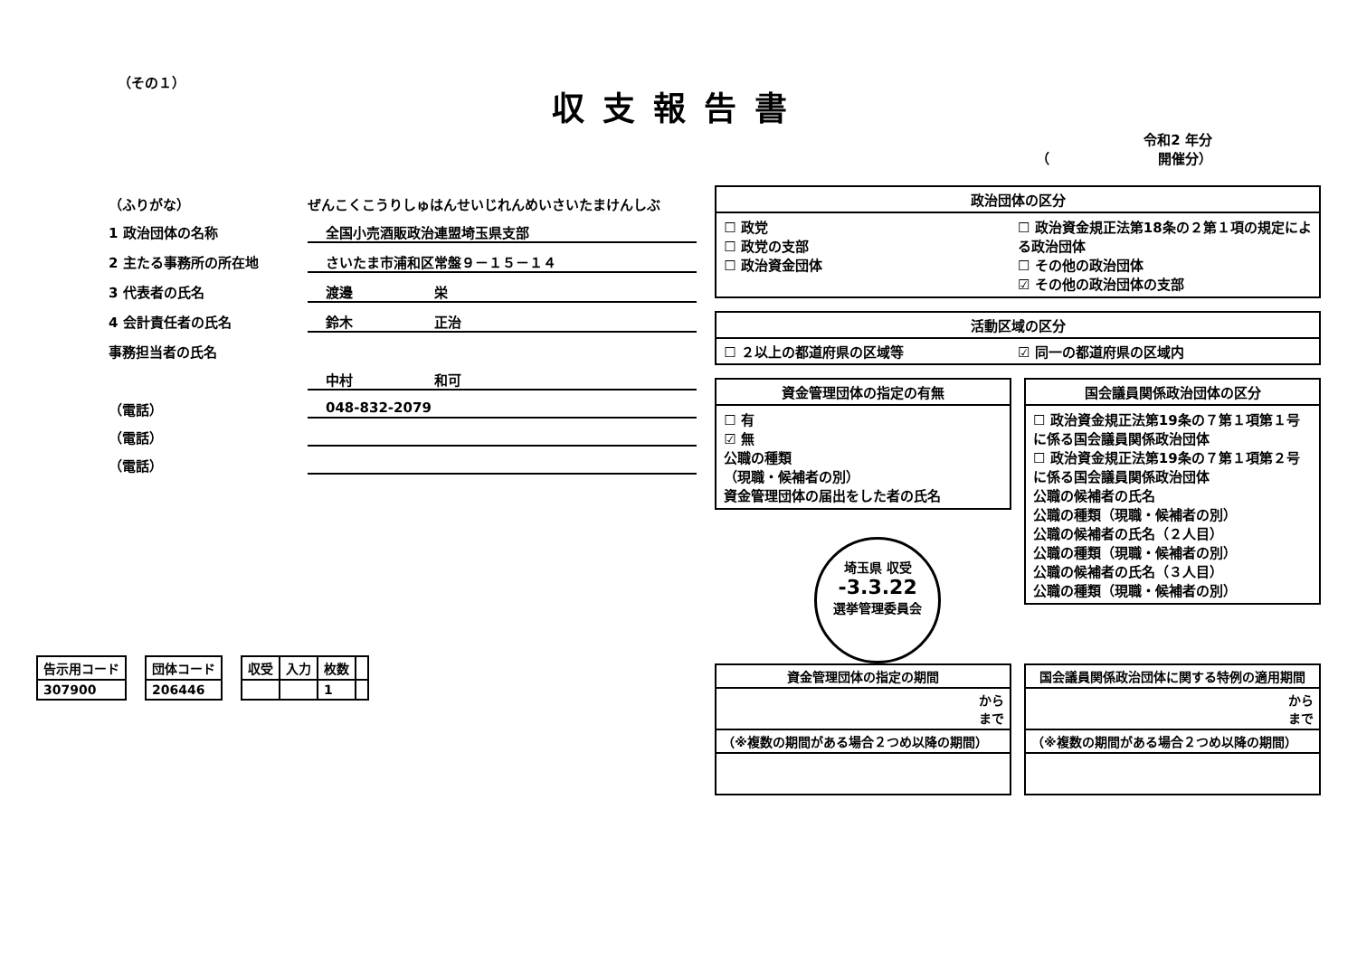（その１）
収支報告書
令和2 年分
（　　　　　　　　開催分）
（ふりがな） ぜんこくこうりしゅはんせいじれんめいさいたまけんしぶ
1 政治団体の名称 全国小売酒販政治連盟埼玉県支部
2 主たる事務所の所在地 さいたま市浦和区常盤９－１５－１４
3 代表者の氏名 渡邊　　　　　　栄
4 会計責任者の氏名 鈴木　　　　　　正治
事務担当者の氏名
中村　　　　　　和可
（電話） 048-832-2079
（電話）
（電話）
| 告示用コード |
| --- |
| 307900 |
| 団体コード |
| --- |
| 206446 |
| 収受 | 入力 | 枚数 | |
| --- | --- | --- | --- |
| | | 1 | |
政治団体の区分
☐ 政党
☐ 政党の支部
☐ 政治資金団体
☐ 政治資金規正法第18条の２第１項の規定による政治団体
☐ その他の政治団体
☑ その他の政治団体の支部
活動区域の区分
☐ ２以上の都道府県の区域等 ☑ 同一の都道府県の区域内
資金管理団体の指定の有無
☐ 有
☑ 無
公職の種類
（現職・候補者の別）
資金管理団体の届出をした者の氏名
埼玉県 収受
-3.3.22
選挙管理委員会
国会議員関係政治団体の区分
☐ 政治資金規正法第19条の７第１項第１号に係る国会議員関係政治団体
☐ 政治資金規正法第19条の７第１項第２号に係る国会議員関係政治団体
公職の候補者の氏名
公職の種類（現職・候補者の別）
公職の候補者の氏名（２人目）
公職の種類（現職・候補者の別）
公職の候補者の氏名（３人目）
公職の種類（現職・候補者の別）
| 資金管理団体の指定の期間 |
| --- |
| から まで |
| （※複数の期間がある場合２つめ以降の期間） |
| 国会議員関係政治団体に関する特例の適用期間 |
| --- |
| から まで |
| （※複数の期間がある場合２つめ以降の期間） |